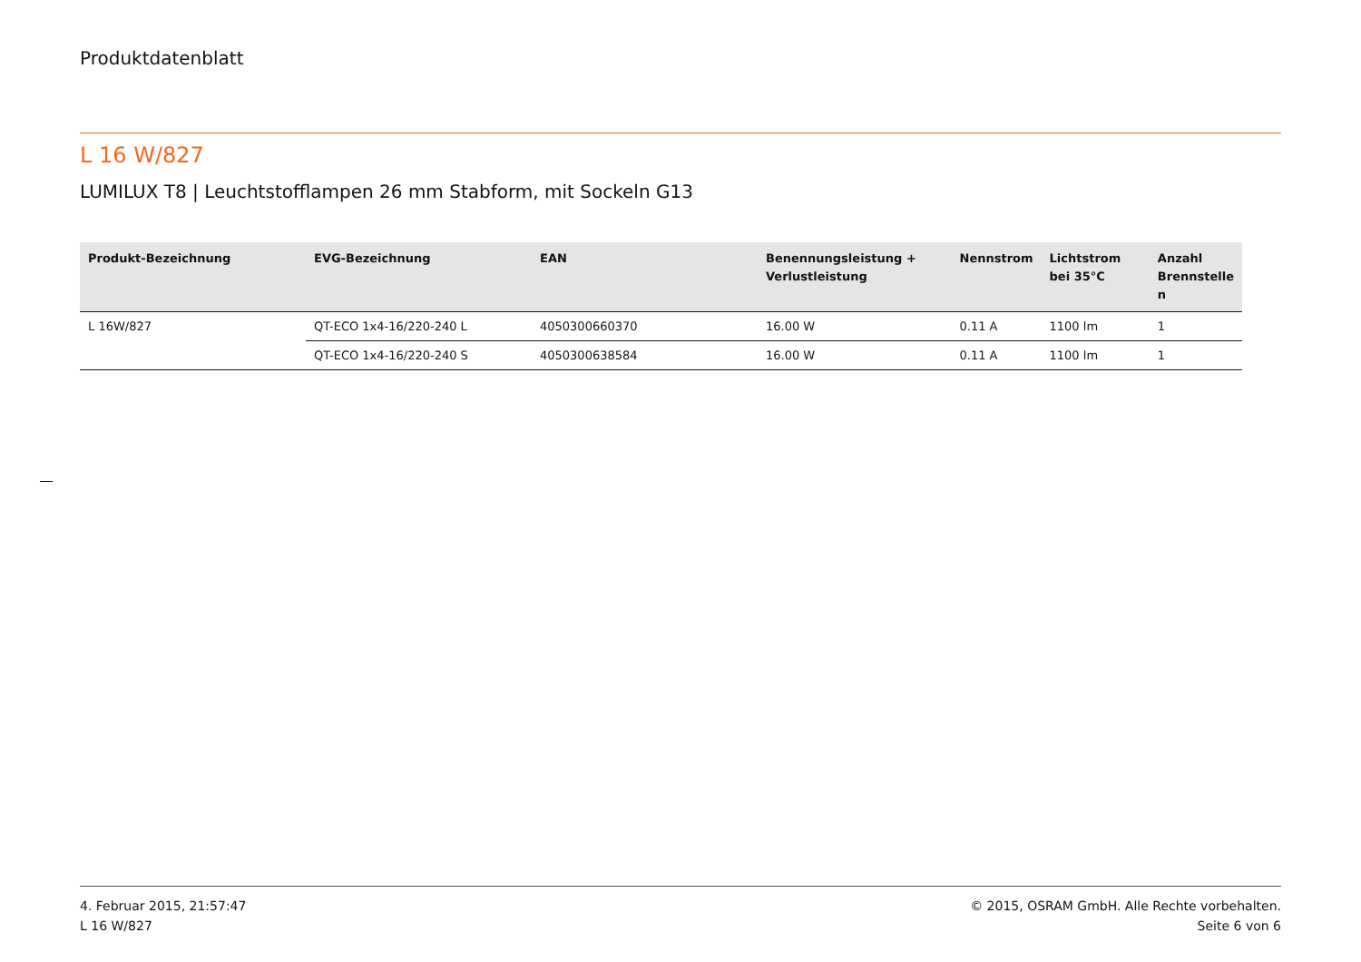Produktdatenblatt
L 16 W/827
LUMILUX T8 | Leuchtstofflampen 26 mm Stabform, mit Sockeln G13
| Produkt-Bezeichnung | EVG-Bezeichnung | EAN | Benennungsleistung + Verlustleistung | Nennstrom | Lichtstrom bei 35°C | Anzahl Brennstelle n |
| --- | --- | --- | --- | --- | --- | --- |
| L 16W/827 | QT-ECO 1x4-16/220-240 L | 4050300660370 | 16.00 W | 0.11 A | 1100 lm | 1 |
| | QT-ECO 1x4-16/220-240 S | 4050300638584 | 16.00 W | 0.11 A | 1100 lm | 1 |
4. Februar 2015, 21:57:47
L 16 W/827
© 2015, OSRAM GmbH. Alle Rechte vorbehalten.
Seite 6 von 6